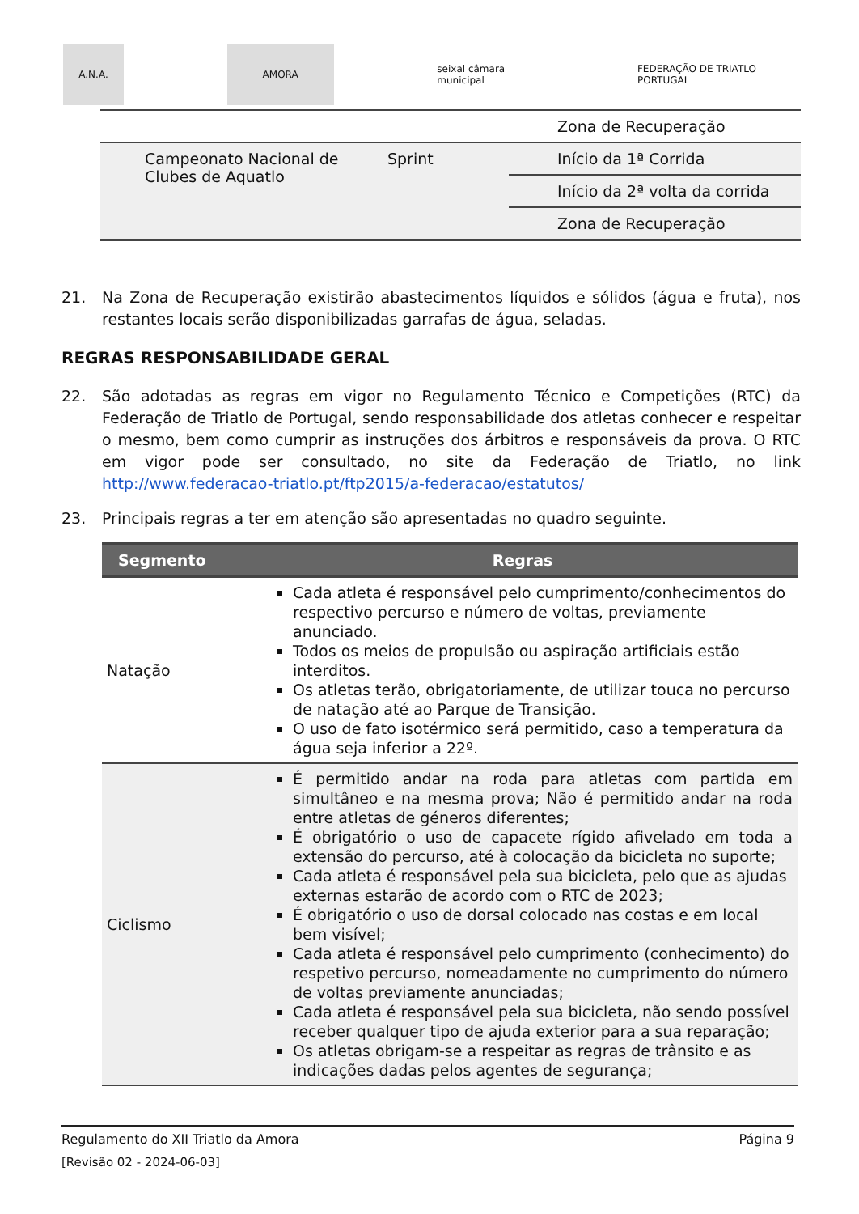A.N.A. AMORA
seixal câmara municipal
FEDERAÇÃO DE TRIATLO PORTUGAL
| | | Zona de Recuperação |
| Campeonato Nacional de Clubes de Aquatlo | Sprint | Início da 1ª Corrida |
| | | Início da 2ª volta da corrida |
| | | Zona de Recuperação |
21. Na Zona de Recuperação existirão abastecimentos líquidos e sólidos (água e fruta), nos restantes locais serão disponibilizadas garrafas de água, seladas.
REGRAS RESPONSABILIDADE GERAL
22. São adotadas as regras em vigor no Regulamento Técnico e Competições (RTC) da Federação de Triatlo de Portugal, sendo responsabilidade dos atletas conhecer e respeitar o mesmo, bem como cumprir as instruções dos árbitros e responsáveis da prova. O RTC em vigor pode ser consultado, no site da Federação de Triatlo, no link http://www.federacao-triatlo.pt/ftp2015/a-federacao/estatutos/
23. Principais regras a ter em atenção são apresentadas no quadro seguinte.
| Segmento | Regras |
| --- | --- |
| Natação | Cada atleta é responsável pelo cumprimento/conhecimentos do respectivo percurso e número de voltas, previamente anunciado. Todos os meios de propulsão ou aspiração artificiais estão interditos. Os atletas terão, obrigatoriamente, de utilizar touca no percurso de natação até ao Parque de Transição. O uso de fato isotérmico será permitido, caso a temperatura da água seja inferior a 22º. |
| Ciclismo | É permitido andar na roda para atletas com partida em simultâneo e na mesma prova; Não é permitido andar na roda entre atletas de géneros diferentes; É obrigatório o uso de capacete rígido afivelado em toda a extensão do percurso, até à colocação da bicicleta no suporte; Cada atleta é responsável pela sua bicicleta, pelo que as ajudas externas estarão de acordo com o RTC de 2023; É obrigatório o uso de dorsal colocado nas costas e em local bem visível; Cada atleta é responsável pelo cumprimento (conhecimento) do respetivo percurso, nomeadamente no cumprimento do número de voltas previamente anunciadas; Cada atleta é responsável pela sua bicicleta, não sendo possível receber qualquer tipo de ajuda exterior para a sua reparação; Os atletas obrigam-se a respeitar as regras de trânsito e as indicações dadas pelos agentes de segurança; |
Regulamento do XII Triatlo da Amora Página 9
[Revisão 02 - 2024-06-03]